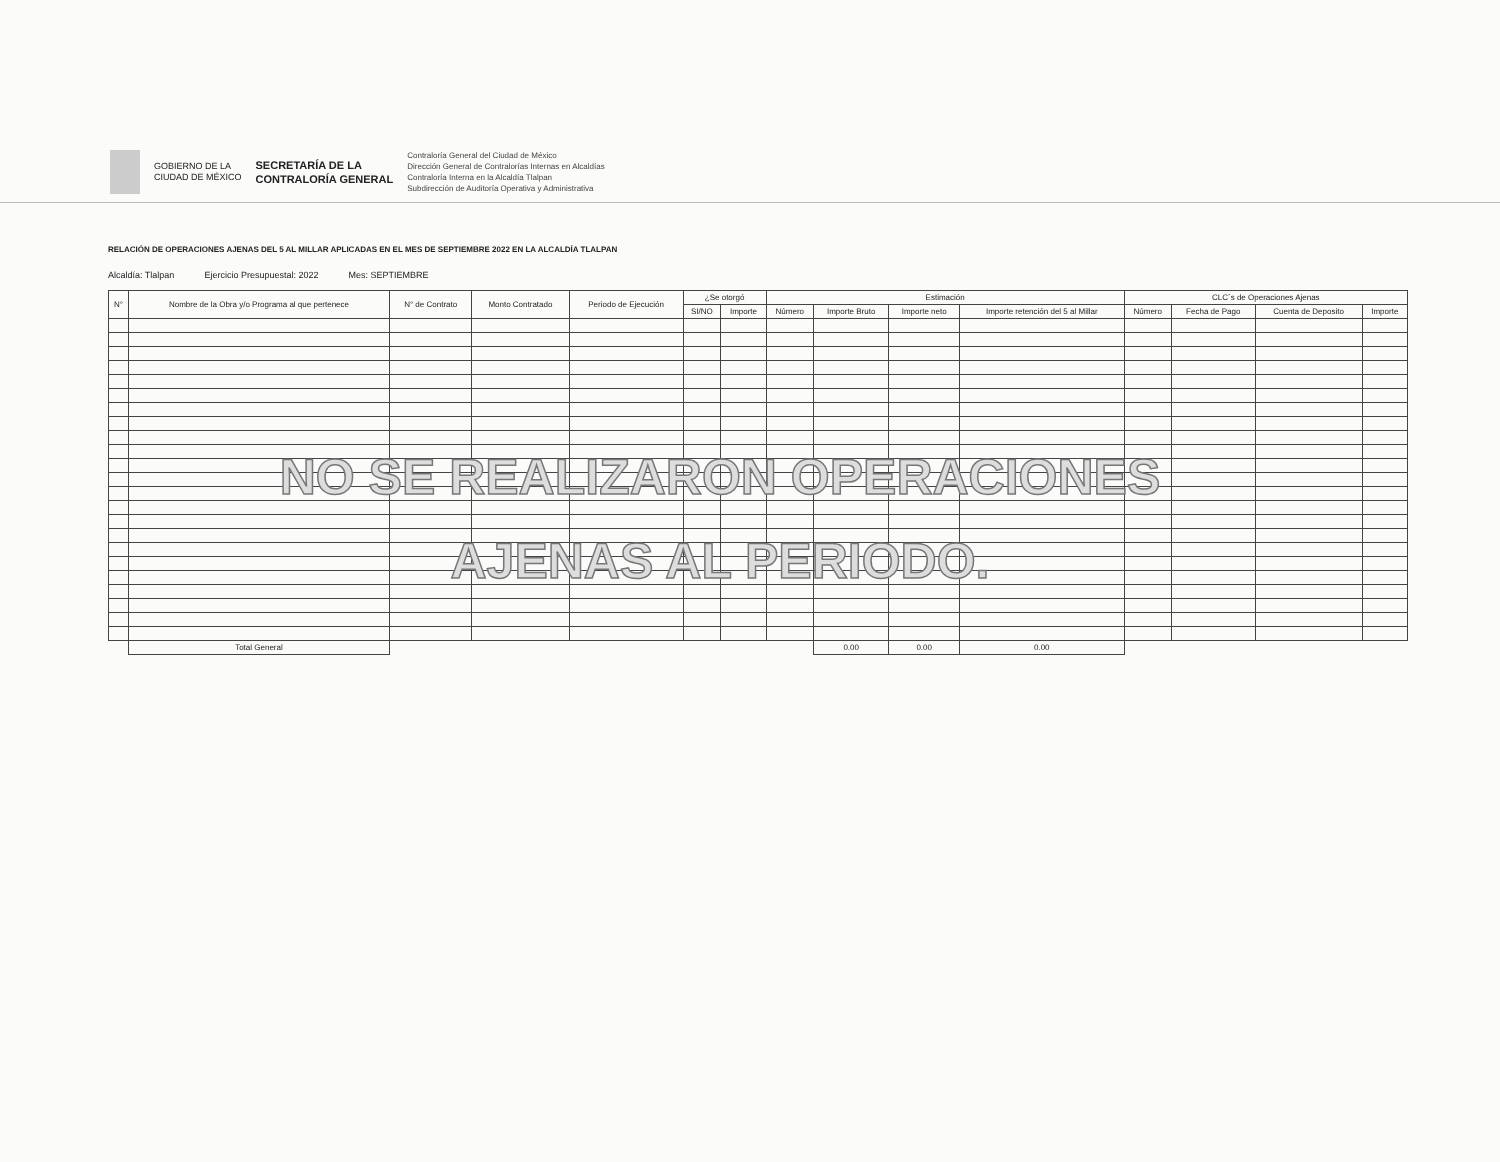GOBIERNO DE LA
CIUDAD DE MÉXICO
SECRETARÍA DE LA
CONTRALORÍA GENERAL
Contraloría General del Ciudad de México
Dirección General de Contralorías Internas en Alcaldías
Contraloría Interna en la Alcaldía Tlalpan
Subdirección de Auditoría Operativa y Administrativa
RELACIÓN DE OPERACIONES AJENAS DEL 5 AL MILLAR APLICADAS EN EL MES DE SEPTIEMBRE 2022 EN LA ALCALDÍA TLALPAN
Alcaldía: Tlalpan Ejercicio Presupuestal: 2022 Mes: SEPTIEMBRE
| N° | Nombre de la Obra y/o Programa al que pertenece | N° de Contrato | Monto Contratado | Periodo de Ejecución | ¿Se otorgó | | Estimación | | | | CLC´s de Operaciones Ajenas | | | |
| --- | --- | --- | --- | --- | --- | --- | --- | --- | --- | --- | --- | --- | --- | --- |
| | | | | | SI/NO | Importe | Número | Importe Bruto | Importe neto | Importe retención del 5 al Millar | Número | Fecha de Pago | Cuenta de Deposito | Importe |
| | Total General | | | | | | | 0.00 | 0.00 | 0.00 | | | | |
NO SE REALIZARON OPERACIONES
AJENAS AL PERIODO.